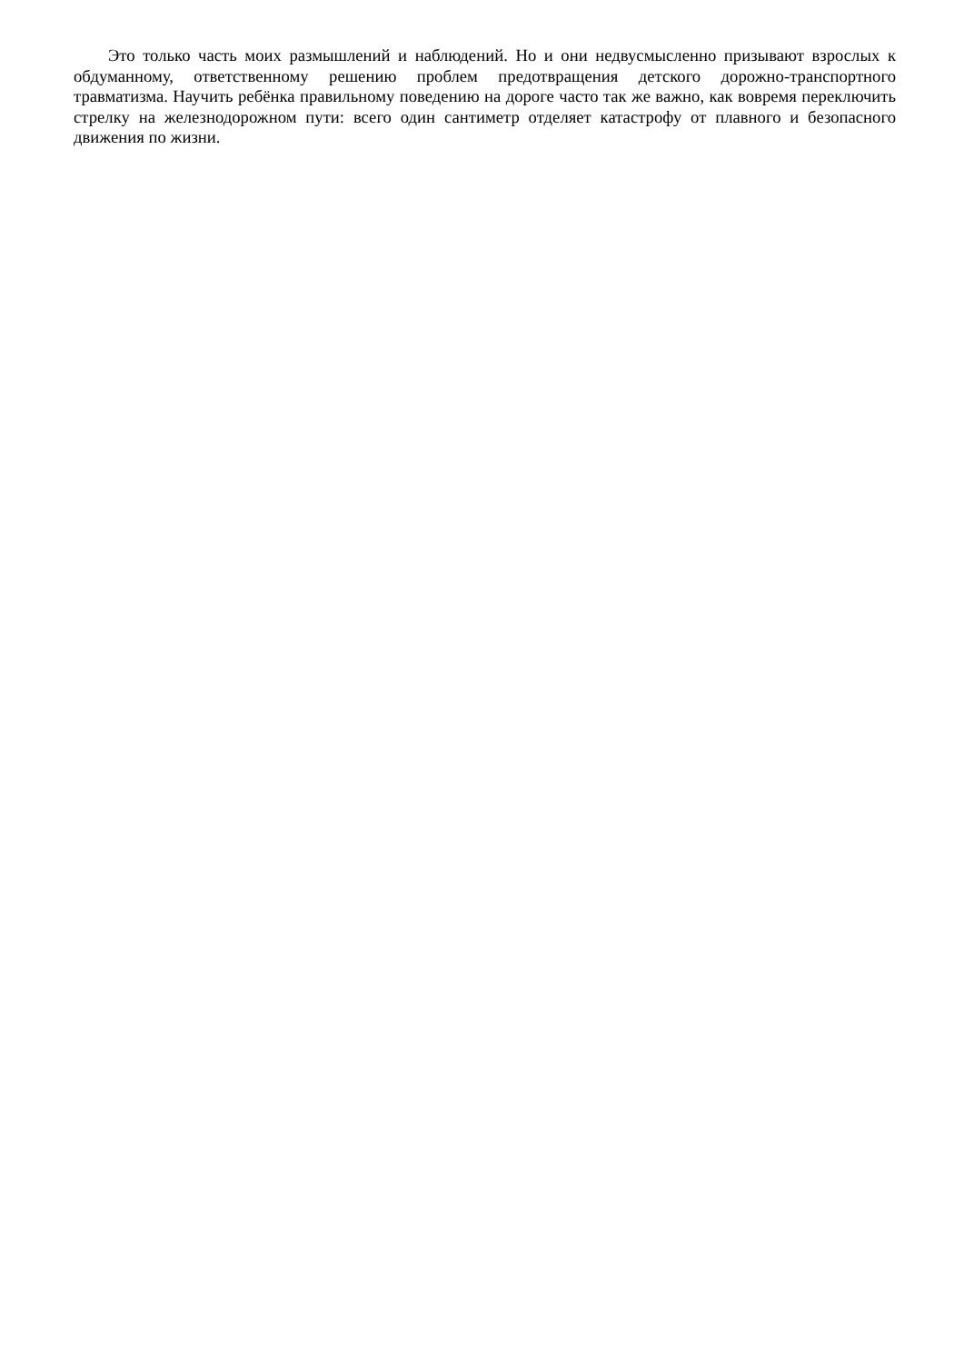Это только часть моих размышлений и наблюдений. Но и они недвусмысленно призывают взрослых к обдуманному, ответственному решению проблем предотвращения детского дорожно-транспортного травматизма. Научить ребёнка правильному поведению на дороге часто так же важно, как вовремя переключить стрелку на железнодорожном пути: всего один сантиметр отделяет катастрофу от плавного и безопасного движения по жизни.